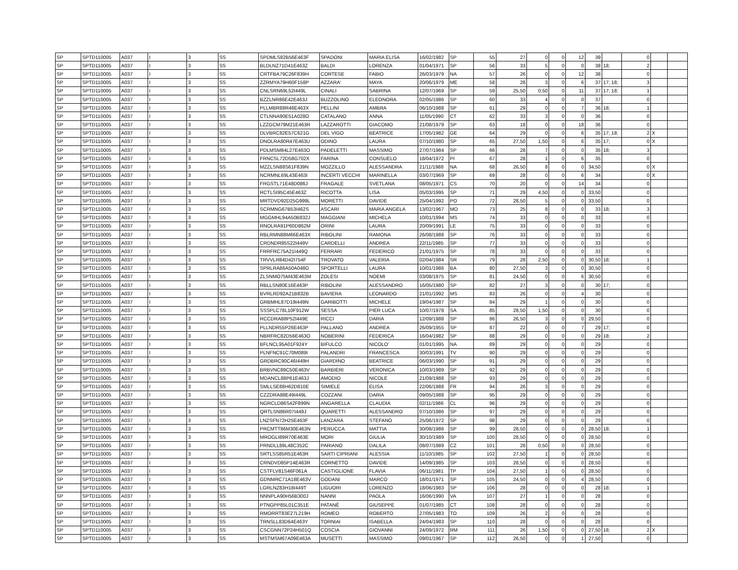| SP | SPTD110005 | A037 | I | 3 | SS | SPDMLS82B56E463F | SPADONI | MARIA ELISA | 16/02/1982 | SP | 55 | 27 | 0 | 0 | 12 | 39 | | 0 | | |
| SP | SPTD110005 | A037 | I | 3 | SS | BLDLNZ71D41E463Z | BALDI | LORENZA | 01/04/1971 | SP | 56 | 33 | 5 | 0 | 0 | 38 | 18; | 2 | | |
| SP | SPTD110005 | A037 | I | 3 | SS | CRTFBA79C26F839H | CORTESE | FABIO | 26/03/1979 | NA | 57 | 26 | 0 | 0 | 12 | 38 | | 0 | | |
| SP | SPTD110005 | A037 | I | 3 | SS | ZZRMYA79H60F158P | AZZARA' | MAYA | 20/06/1979 | ME | 58 | 28 | 3 | 0 | 6 | 37 | 17; 18; | 3 | | |
| SP | SPTD110005 | A037 | I | 3 | SS | CNLSRN69L52I449L | CINALI | SABRINA | 12/07/1969 | SP | 59 | 25,50 | 0,50 | 0 | 11 | 37 | 17; 18; | 1 | | |
| SP | SPTD110005 | A037 | I | 3 | SS | BZZLNR86E42E463J | BUZZOLINO | ELEONORA | 02/05/1986 | SP | 60 | 33 | 4 | 0 | 0 | 37 | | 0 | | |
| SP | SPTD110005 | A037 | I | 3 | SS | PLLMBR88R46E463X | PELLINI | AMBRA | 06/10/1988 | SP | 61 | 29 | 0 | 0 | 7 | 36 | 18; | 1 | | |
| SP | SPTD110005 | A037 | I | 3 | SS | CTLNNA90E51A028O | CATALANO | ANNA | 11/05/1990 | CT | 62 | 33 | 3 | 0 | 0 | 36 | | 0 | | |
| SP | SPTD110005 | A037 | I | 3 | SS | LZZGCM79M21E463R | LAZZAROTTI | GIACOMO | 21/08/1979 | SP | 63 | 18 | 0 | 0 | 18 | 36 | | 0 | | |
| SP | SPTD110005 | A037 | I | 3 | SS | DLVBRC82E57C621G | DEL VIGO | BEATRICE | 17/05/1982 | GE | 64 | 29 | 0 | 0 | 6 | 35 | 17; 18; | 2 | X | |
| SP | SPTD110005 | A037 | I | 3 | SS | DNOLRA80R47E463U | ODINO | LAURA | 07/10/1980 | SP | 65 | 27,50 | 1,50 | 0 | 6 | 35 | 17; | 0 | X | |
| SP | SPTD110005 | A037 | I | 3 | SS | PDLMSM84L27E463O | PADELETTI | MASSIMO | 27/07/1984 | SP | 66 | 28 | 7 | 0 | 0 | 35 | 18; | 3 | | |
| SP | SPTD110005 | A037 | I | 3 | SS | FRNCSL72D58G702X | FARINA | CONSUELO | 18/04/1972 | PI | 67 | 28 | 1 | 0 | 6 | 35 | | 0 | | |
| SP | SPTD110005 | A037 | I | 3 | SS | MZZLSN88S61F839N | MOZZILLO | ALESSANDRA | 21/11/1988 | NA | 68 | 26,50 | 8 | 0 | 0 | 34,50 | | 0 | X | |
| SP | SPTD110005 | A037 | I | 3 | SS | NCRMNL69L43E463I | INCERTI VECCHI | MARINELLA | 03/07/1969 | SP | 69 | 28 | 0 | 0 | 6 | 34 | | 0 | X | |
| SP | SPTD110005 | A037 | I | 3 | SS | FRGSTL71E48D086J | FRAGALE | SVETLANA | 08/05/1971 | CS | 70 | 20 | 0 | 0 | 14 | 34 | | 0 | | |
| SP | SPTD110005 | A037 | I | 3 | SS | RCTLSI95C45E463Z | RICOTTA | LISA | 05/03/1995 | SP | 71 | 29 | 4,50 | 0 | 0 | 33,50 | | 0 | | |
| SP | SPTD110005 | A037 | I | 3 | SS | MRTDVD92D25G999L | MORETTI | DAVIDE | 25/04/1992 | PO | 72 | 28,50 | 5 | 0 | 0 | 33,50 | | 0 | | |
| SP | SPTD110005 | A037 | I | 3 | SS | SCRMNG67B53I462S | ASCARI | MARIA ANGELA | 13/02/1967 | MO | 73 | 25 | 8 | 0 | 0 | 33 | 18; | 3 | | |
| SP | SPTD110005 | A037 | I | 3 | SS | MGGMHL94A50B832J | MAGGIANI | MICHELA | 10/01/1994 | MS | 74 | 33 | 0 | 0 | 0 | 33 | | 0 | | |
| SP | SPTD110005 | A037 | I | 3 | SS | RNOLRA91P60D862M | ORINI | LAURA | 20/09/1991 | LE | 75 | 33 | 0 | 0 | 0 | 33 | | 0 | | |
| SP | SPTD110005 | A037 | I | 3 | SS | RBLRMN88M66E463X | RIBOLINI | RAMONA | 26/08/1988 | SP | 76 | 33 | 0 | 0 | 0 | 33 | | 0 | | |
| SP | SPTD110005 | A037 | I | 3 | SS | CRDNDR85S22I449V | CARDELLI | ANDREA | 22/11/1985 | SP | 77 | 33 | 0 | 0 | 0 | 33 | | 0 | | |
| SP | SPTD110005 | A037 | I | 3 | SS | FRRFRC75A21I449Q | FERRARI | FEDERICO | 21/01/1975 | SP | 78 | 33 | 0 | 0 | 0 | 33 | | 0 | | |
| SP | SPTD110005 | A037 | I | 3 | SS | TRVVLR84D42I754F | TROVATO | VALERIA | 02/04/1984 | SR | 79 | 28 | 2,50 | 0 | 0 | 30,50 | 18; | 1 | | |
| SP | SPTD110005 | A037 | I | 3 | SS | SPRLRA86A50A048G | SPORTELLI | LAURA | 10/01/1986 | BA | 80 | 27,50 | 3 | 0 | 0 | 30,50 | | 0 | | |
| SP | SPTD110005 | A037 | I | 3 | SS | ZLSNMO75M43E463M | ZOLESI | NOEMI | 03/08/1975 | SP | 81 | 24,50 | 0 | 0 | 6 | 30,50 | | 0 | | |
| SP | SPTD110005 | A037 | I | 3 | SS | RBLLSN80E16E463P | RIBOLINI | ALESSANDRO | 16/05/1980 | SP | 82 | 27 | 3 | 0 | 0 | 30 | 17; | 0 | | |
| SP | SPTD110005 | A037 | I | 3 | SS | BVRLRD92A21B832B | BAVIERA | LEONARDO | 21/01/1992 | MS | 83 | 26 | 0 | 0 | 4 | 30 | | 0 | | |
| SP | SPTD110005 | A037 | I | 3 | SS | GRBMHL87D19I449N | GARIBOTTI | MICHELE | 19/04/1987 | SP | 84 | 29 | 1 | 0 | 0 | 30 | | 0 | | |
| SP | SPTD110005 | A037 | I | 3 | SS | SSSPLC78L10F912W | SESSA | PIER LUCA | 10/07/1978 | SA | 85 | 28,50 | 1,50 | 0 | 0 | 30 | | 0 | | |
| SP | SPTD110005 | A037 | I | 3 | SS | RCCDRA88P52I449E | RICCI | DARIA | 12/09/1988 | SP | 86 | 26,50 | 3 | 0 | 0 | 29,50 | | 0 | | |
| SP | SPTD110005 | A037 | I | 3 | SS | PLLNDR55P26E463P | PALLANO | ANDREA | 26/09/1955 | SP | 87 | 22 | 0 | 0 | 7 | 29 | 17; | 0 | | |
| SP | SPTD110005 | A037 | I | 3 | SS | NBRFRC82D56E463O | NOBERINI | FEDERICA | 16/04/1982 | SP | 88 | 29 | 0 | 0 | 0 | 29 | 18; | 2 | | |
| SP | SPTD110005 | A037 | I | 3 | SS | BFLNCL95A01F924Y | BIFULCO | NICOLO' | 01/01/1995 | NA | 89 | 29 | 0 | 0 | 0 | 29 | | 0 | | |
| SP | SPTD110005 | A037 | I | 3 | SS | PLNFNC91C70M089I | PALANDRI | FRANCESCA | 30/03/1991 | TV | 90 | 29 | 0 | 0 | 0 | 29 | | 0 | | |
| SP | SPTD110005 | A037 | I | 3 | SS | GRDBRC90C46I449H | GIARDINO | BEATRICE | 06/03/1990 | SP | 91 | 29 | 0 | 0 | 0 | 29 | | 0 | | |
| SP | SPTD110005 | A037 | I | 3 | SS | BRBVNC89C50E463V | BARBIERI | VERONICA | 10/03/1989 | SP | 92 | 29 | 0 | 0 | 0 | 29 | | 0 | | |
| SP | SPTD110005 | A037 | I | 3 | SS | MDANCL88P61E463J | AMODIO | NICOLE | 21/09/1988 | SP | 93 | 29 | 0 | 0 | 0 | 29 | | 0 | | |
| SP | SPTD110005 | A037 | I | 3 | SS | SMLLSE88H62D810E | SIMIELE | ELISA | 22/06/1988 | FR | 94 | 26 | 3 | 0 | 0 | 29 | | 0 | | |
| SP | SPTD110005 | A037 | I | 3 | SS | CZZDRA88E49I449L | COZZANI | DARIA | 09/05/1988 | SP | 95 | 29 | 0 | 0 | 0 | 29 | | 0 | | |
| SP | SPTD110005 | A037 | I | 3 | SS | NGRCLD86S42F899N | ANGARELLA | CLAUDIA | 02/11/1986 | CL | 96 | 29 | 0 | 0 | 0 | 29 | | 0 | | |
| SP | SPTD110005 | A037 | I | 3 | SS | QRTLSN86R07I449J | QUARETTI | ALESSANDRO | 07/10/1986 | SP | 97 | 29 | 0 | 0 | 0 | 29 | | 0 | | |
| SP | SPTD110005 | A037 | I | 3 | SS | LNZSFN72H25E463F | LANZARA | STEFANO | 25/06/1972 | SP | 98 | 29 | 0 | 0 | 0 | 29 | | 0 | | |
| SP | SPTD110005 | A037 | I | 3 | SS | PRCMTT86M30E463N | PERUCCA | MATTIA | 30/08/1986 | SP | 99 | 28,50 | 0 | 0 | 0 | 28,50 | 18; | 1 | | |
| SP | SPTD110005 | A037 | I | 3 | SS | MROGLI89R70E463E | MORI | GIULIA | 30/10/1989 | SP | 100 | 28,50 | 0 | 0 | 0 | 28,50 | | 0 | | |
| SP | SPTD110005 | A037 | I | 3 | SS | PRNDLL89L48C352C | PARIANO | DALILA | 08/07/1989 | CZ | 101 | 28 | 0,50 | 0 | 0 | 28,50 | | 0 | | |
| SP | SPTD110005 | A037 | I | 3 | SS | SRTLSS85R51E463R | SARTI CIPRIANI | ALESSIA | 11/10/1985 | SP | 102 | 27,50 | 1 | 0 | 0 | 28,50 | | 0 | | |
| SP | SPTD110005 | A037 | I | 3 | SS | CRNDVD85P14E463R | CORNETTO | DAVIDE | 14/09/1985 | SP | 103 | 28,50 | 0 | 0 | 0 | 28,50 | | 0 | | |
| SP | SPTD110005 | A037 | I | 3 | SS | CSTFLV81S46F061A | CASTIGLIONE | FLAVIA | 06/11/1981 | TP | 104 | 27,50 | 1 | 0 | 0 | 28,50 | | 0 | | |
| SP | SPTD110005 | A037 | I | 3 | SS | GDNMRC71A18E463V | GODANI | MARCO | 18/01/1971 | SP | 105 | 24,50 | 0 | 0 | 4 | 28,50 | | 0 | | |
| SP | SPTD110005 | A037 | I | 3 | SS | LGRLNZ83H18I449T | LIGUORI | LORENZO | 18/06/1983 | SP | 106 | 28 | 0 | 0 | 0 | 28 | 18; | 1 | | |
| SP | SPTD110005 | A037 | I | 3 | SS | NNNPLA90H56B300J | NANNI | PAOLA | 16/06/1990 | VA | 107 | 27 | 1 | 0 | 0 | 28 | | 0 | | |
| SP | SPTD110005 | A037 | I | 3 | SS | PTNGPP85L01C351E | PATANÈ | GIUSEPPE | 01/07/1985 | CT | 108 | 28 | 0 | 0 | 0 | 28 | | 0 | | |
| SP | SPTD110005 | A037 | I | 3 | SS | RMORRT83E27L219H | ROMEO | ROBERTO | 27/05/1983 | TO | 109 | 26 | 2 | 0 | 0 | 28 | | 0 | | |
| SP | SPTD110005 | A037 | I | 3 | SS | TRNSLL83D64E463Y | TORNIAI | ISABELLA | 24/04/1983 | SP | 110 | 28 | 0 | 0 | 0 | 28 | | 0 | | |
| SP | SPTD110005 | A037 | I | 3 | SS | CSCGNN72P24H501Q | COSCIA | GIOVANNI | 24/09/1972 | RM | 111 | 26 | 1,50 | 0 | 0 | 27,50 | 18; | 2 | X | |
| SP | SPTD110005 | A037 | I | 3 | SS | MSTMSM67A09E463A | MUSETTI | MASSIMO | 09/01/1967 | SP | 112 | 26,50 | 0 | 0 | 1 | 27,50 | | 0 | | |